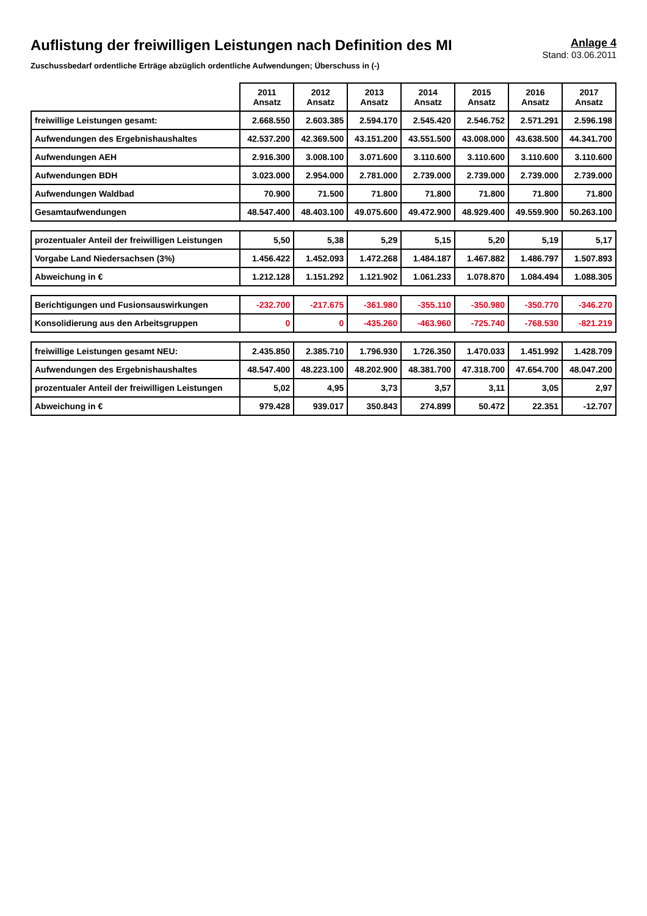Auflistung der freiwilligen Leistungen nach Definition des MI
Zuschussbedarf ordentliche Erträge abzüglich ordentliche Aufwendungen; Überschuss in (-)
Anlage 4
Stand: 03.06.2011
| | 2011 Ansatz | 2012 Ansatz | 2013 Ansatz | 2014 Ansatz | 2015 Ansatz | 2016 Ansatz | 2017 Ansatz |
| --- | --- | --- | --- | --- | --- | --- | --- |
| freiwillige Leistungen gesamt: | 2.668.550 | 2.603.385 | 2.594.170 | 2.545.420 | 2.546.752 | 2.571.291 | 2.596.198 |
| Aufwendungen des Ergebnishaushaltes | 42.537.200 | 42.369.500 | 43.151.200 | 43.551.500 | 43.008.000 | 43.638.500 | 44.341.700 |
| Aufwendungen AEH | 2.916.300 | 3.008.100 | 3.071.600 | 3.110.600 | 3.110.600 | 3.110.600 | 3.110.600 |
| Aufwendungen BDH | 3.023.000 | 2.954.000 | 2.781.000 | 2.739.000 | 2.739.000 | 2.739.000 | 2.739.000 |
| Aufwendungen Waldbad | 70.900 | 71.500 | 71.800 | 71.800 | 71.800 | 71.800 | 71.800 |
| Gesamtaufwendungen | 48.547.400 | 48.403.100 | 49.075.600 | 49.472.900 | 48.929.400 | 49.559.900 | 50.263.100 |
| prozentualer Anteil der freiwilligen Leistungen | 5,50 | 5,38 | 5,29 | 5,15 | 5,20 | 5,19 | 5,17 |
| Vorgabe Land Niedersachsen (3%) | 1.456.422 | 1.452.093 | 1.472.268 | 1.484.187 | 1.467.882 | 1.486.797 | 1.507.893 |
| Abweichung in € | 1.212.128 | 1.151.292 | 1.121.902 | 1.061.233 | 1.078.870 | 1.084.494 | 1.088.305 |
| Berichtigungen und Fusionsauswirkungen | -232.700 | -217.675 | -361.980 | -355.110 | -350.980 | -350.770 | -346.270 |
| Konsolidierung aus den Arbeitsgruppen | 0 | 0 | -435.260 | -463.960 | -725.740 | -768.530 | -821.219 |
| freiwillige Leistungen gesamt NEU: | 2.435.850 | 2.385.710 | 1.796.930 | 1.726.350 | 1.470.033 | 1.451.992 | 1.428.709 |
| Aufwendungen des Ergebnishaushaltes | 48.547.400 | 48.223.100 | 48.202.900 | 48.381.700 | 47.318.700 | 47.654.700 | 48.047.200 |
| prozentualer Anteil der freiwilligen Leistungen | 5,02 | 4,95 | 3,73 | 3,57 | 3,11 | 3,05 | 2,97 |
| Abweichung in € | 979.428 | 939.017 | 350.843 | 274.899 | 50.472 | 22.351 | -12.707 |